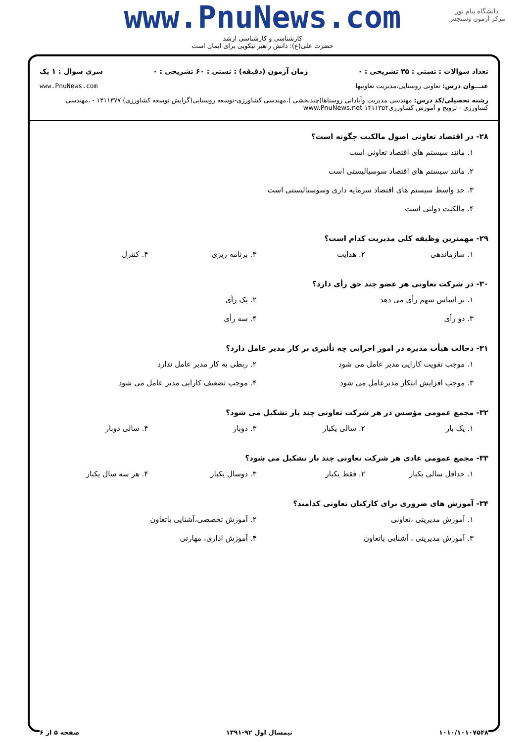www.PnuNews.com
دانشگاه پیام نور
مرکز آزمون وسنجش
کارشناسی و کارشناسی ارشد
حضرت علی(ع): دانش راهبر نیکویی برای ایمان است
تعداد سوالات : تستی : ۳۵ تشریحی : ۰ زمان آزمون (دقیقه) : تستی : ۶۰ تشریحی : ۰ سری سوال : ۱ یک
عنـــوان درس: تعاونی روستایی،مدیریت تعاونیها www.PnuNews.com
رشته تحصیلی/کد درس: مهندسی مدیریت وآبادانی روستاها(چندبخشی )،مهندسی کشاورزی-توسعه روستایی(گرایش توسعه کشاورزی) ۱۴۱۱۳۷۷ - ،مهندسی کشاورزی - ترویج و آموزش کشاورزی۱۴۱۱۳۵۴ www.PnuNews.net
۲۸- در اقتصاد تعاونی اصول مالکیت چگونه است؟
۱. مانند سیستم های اقتصاد تعاونی است
۲. مانند سیستم های اقتصاد سوسیالیستی است
۳. حد واسط سیستم های اقتصاد سرمایه داری وسوسیالیستی است
۴. مالکیت دولتی است
۲۹- مهمترین وظیفه کلی مدیریت کدام است؟
۱. سازماندهی
۲. هدایت
۳. برنامه ریزی
۴. کنترل
۳۰- در شرکت تعاونی هر عضو چند حق رأی دارد؟
۱. بر اساس سهم رأی می دهد
۲. یک رأی
۳. دو رأی
۴. سه رأی
۳۱- دخالت هیأت مدیره در امور اجرایی چه تأثیری بر کار مدیر عامل دارد؟
۱. موجب تقویت کارایی مدیر عامل می شود
۲. ربطی به کار مدیر عامل ندارد
۳. موجب افزایش ابتکار مدیرعامل می شود
۴. موجب تضعیف کارایی مدیر عامل می شود
۳۲- مجمع عمومی مؤسس در هر شرکت تعاونی چند بار تشکیل می شود؟
۱. یک بار
۲. سالی یکبار
۳. دوبار
۴. سالی دوبار
۳۳- مجمع عمومی عادی هر شرکت تعاونی چند بار تشکیل می شود؟
۱. حداقل سالی یکبار
۲. فقط یکبار
۳. دوسال یکبار
۴. هر سه سال یکبار
۳۴- آموزش های ضروری برای کارکنان تعاونی کدامند؟
۱. آموزش مدیریتی ،تعاونی
۲. آموزش تخصصی،آشنایی باتعاون
۳. آموزش مدیریتی ، آشنایی باتعاون
۴. آموزش اداری، مهارتی
۱۰۱۰/۱۰۱۰۷۵۴۸ نیمسال اول ۹۲-۱۳۹۱ صفحه ۵ از ۶